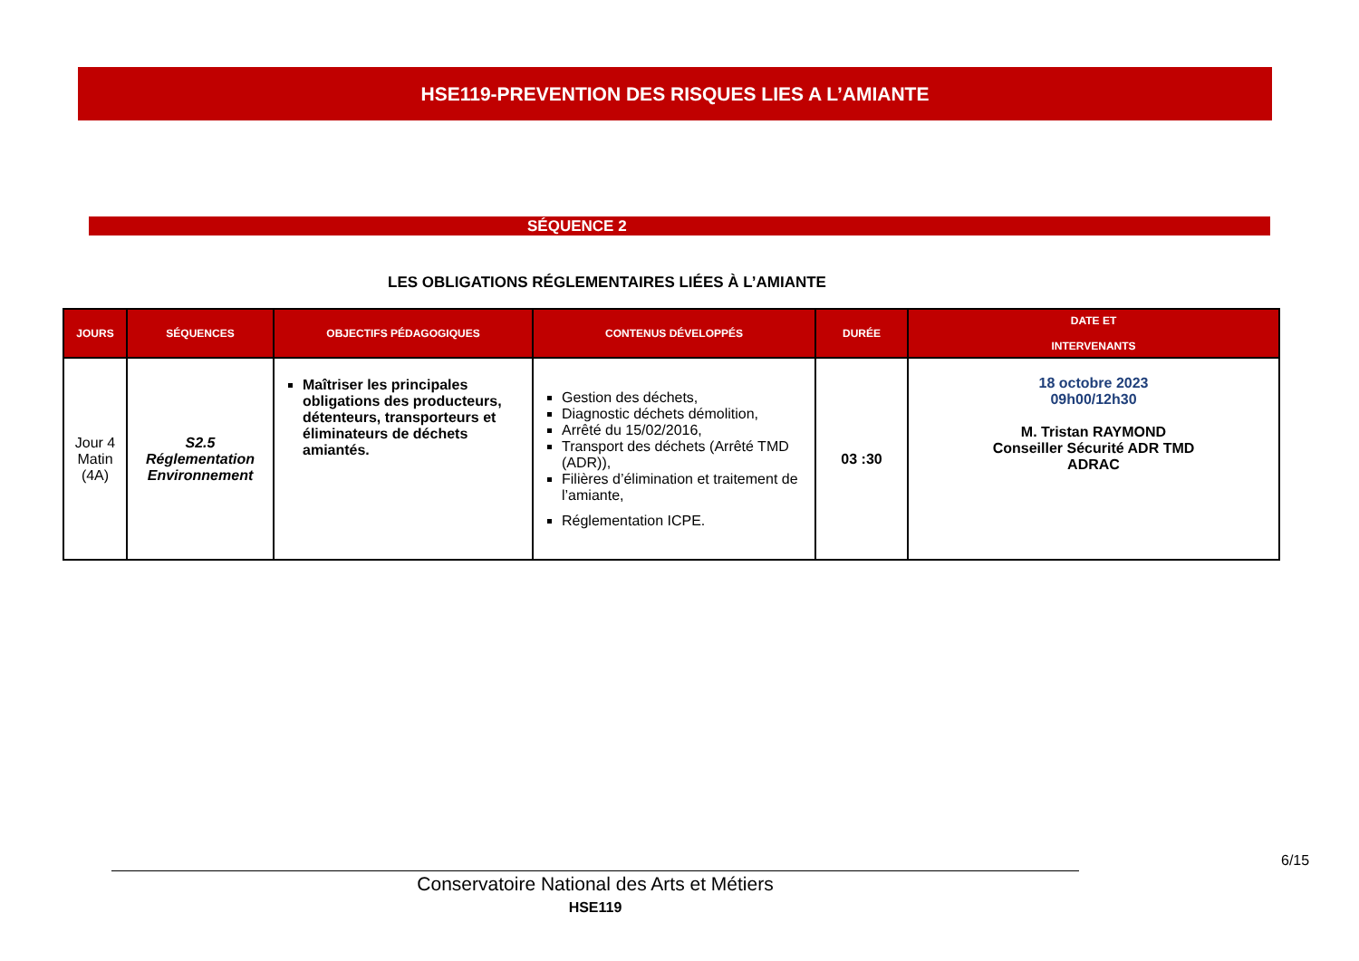HSE119-PREVENTION DES RISQUES LIES A L’AMIANTE
SÉQUENCE 2
LES OBLIGATIONS RÉGLEMENTAIRES LIÉES À L’AMIANTE
| JOURS | SÉQUENCES | OBJECTIFS PÉDAGOGIQUES | CONTENUS DÉVELOPPÉS | DURÉE | DATE ET INTERVENANTS |
| --- | --- | --- | --- | --- | --- |
| Jour 4 Matin (4A) | S2.5 Réglementation Environnement | Maîtriser les principales obligations des producteurs, détenteurs, transporteurs et éliminateurs de déchets amiantés. | Gestion des déchets, Diagnostic déchets démolition, Arrêté du 15/02/2016, Transport des déchets (Arrêté TMD (ADR)), Filières d’élimination et traitement de l’amiante, Réglementation ICPE. | 03 :30 | 18 octobre 2023 09h00/12h30 M. Tristan RAYMOND Conseiller Sécurité ADR TMD ADRAC |
6/15
Conservatoire National des Arts et Métiers
HSE119